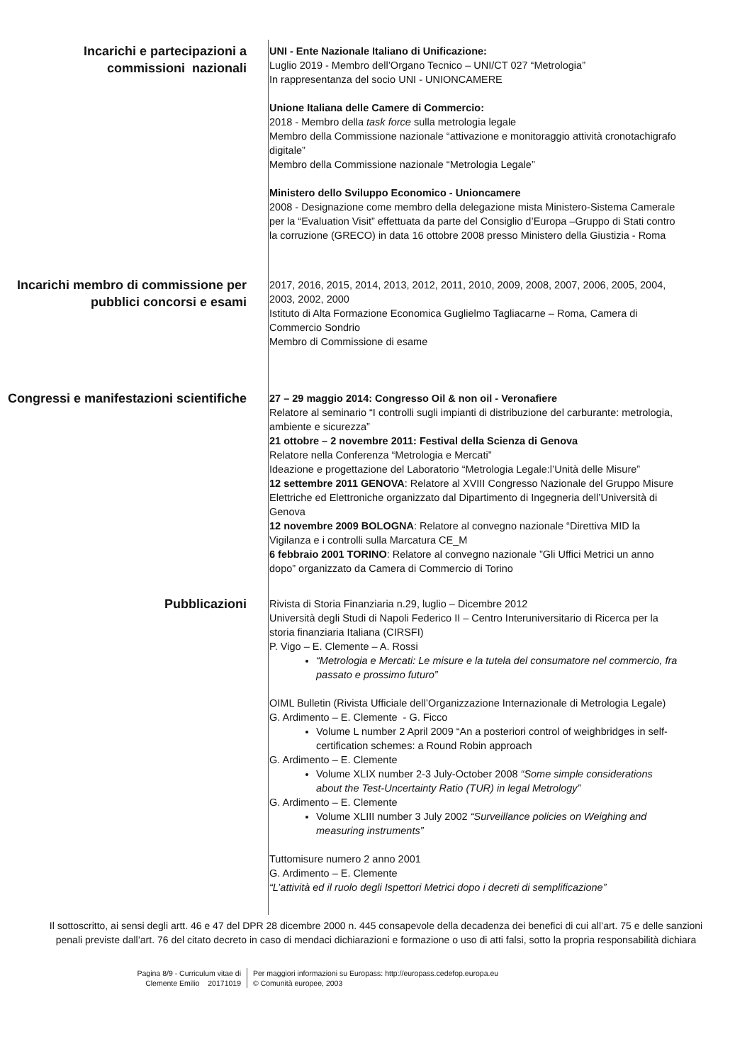Incarichi e partecipazioni a commissioni nazionali
UNI - Ente Nazionale Italiano di Unificazione:
Luglio 2019 - Membro dell’Organo Tecnico – UNI/CT 027 “Metrologia”
In rappresentanza del socio UNI - UNIONCAMERE
Unione Italiana delle Camere di Commercio:
2018 - Membro della task force sulla metrologia legale
Membro della Commissione nazionale “attivazione e monitoraggio attività cronotachigrafo digitale”
Membro della Commissione nazionale “Metrologia Legale”
Ministero dello Sviluppo Economico - Unioncamere
2008 - Designazione come membro della delegazione mista Ministero-Sistema Camerale per la “Evaluation Visit” effettuata da parte del Consiglio d’Europa –Gruppo di Stati contro la corruzione (GRECO) in data 16 ottobre 2008 presso Ministero della Giustizia - Roma
Incarichi membro di commissione per pubblici concorsi e esami
2017, 2016, 2015, 2014, 2013, 2012, 2011, 2010, 2009, 2008, 2007, 2006, 2005, 2004, 2003, 2002, 2000
Istituto di Alta Formazione Economica Guglielmo Tagliacarne – Roma, Camera di Commercio Sondrio
Membro di Commissione di esame
Congressi e manifestazioni scientifiche
27 – 29 maggio 2014: Congresso Oil & non oil - Veronafiere
Relatore al seminario “I controlli sugli impianti di distribuzione del carburante: metrologia, ambiente e sicurezza”
21 ottobre – 2 novembre 2011: Festival della Scienza di Genova
Relatore nella Conferenza “Metrologia e Mercati”
Ideazione e progettazione del Laboratorio “Metrologia Legale:l’Unità delle Misure”
12 settembre 2011 GENOVA: Relatore al XVIII Congresso Nazionale del Gruppo Misure Elettriche ed Elettroniche organizzato dal Dipartimento di Ingegneria dell’Università di Genova
12 novembre 2009 BOLOGNA: Relatore al convegno nazionale “Direttiva MID la Vigilanza e i controlli sulla Marcatura CE_M
6 febbraio 2001 TORINO: Relatore al convegno nazionale ”Gli Uffici Metrici un anno dopo” organizzato da Camera di Commercio di Torino
Pubblicazioni
Rivista di Storia Finanziaria n.29, luglio – Dicembre 2012
Università degli Studi di Napoli Federico II – Centro Interuniversitario di Ricerca per la storia finanziaria Italiana (CIRSFI)
P. Vigo – E. Clemente – A. Rossi
“Metrologia e Mercati: Le misure e la tutela del consumatore nel commercio, fra passato e prossimo futuro”
OIML Bulletin (Rivista Ufficiale dell’Organizzazione Internazionale di Metrologia Legale)
G. Ardimento – E. Clemente - G. Ficco
Volume L number 2 April 2009 “An a posteriori control of weighbridges in self-certification schemes: a Round Robin approach
G. Ardimento – E. Clemente
Volume XLIX number 2-3 July-October 2008 “Some simple considerations about the Test-Uncertainty Ratio (TUR) in legal Metrology”
G. Ardimento – E. Clemente
Volume XLIII number 3 July 2002 “Surveillance policies on Weighing and measuring instruments”
Tuttomisure numero 2 anno 2001
G. Ardimento – E. Clemente
“L’attività ed il ruolo degli Ispettori Metrici dopo i decreti di semplificazione”
Il sottoscritto, ai sensi degli artt. 46 e 47 del DPR 28 dicembre 2000 n. 445 consapevole della decadenza dei benefici di cui all’art. 75 e delle sanzioni penali previste dall’art. 76 del citato decreto in caso di mendaci dichiarazioni e formazione o uso di atti falsi, sotto la propria responsabilità dichiara
Pagina 8/9 - Curriculum vitae di
Clemente Emilio 20171019
Per maggiori informazioni su Europass: http://europass.cedefop.europa.eu
© Comunità europee, 2003